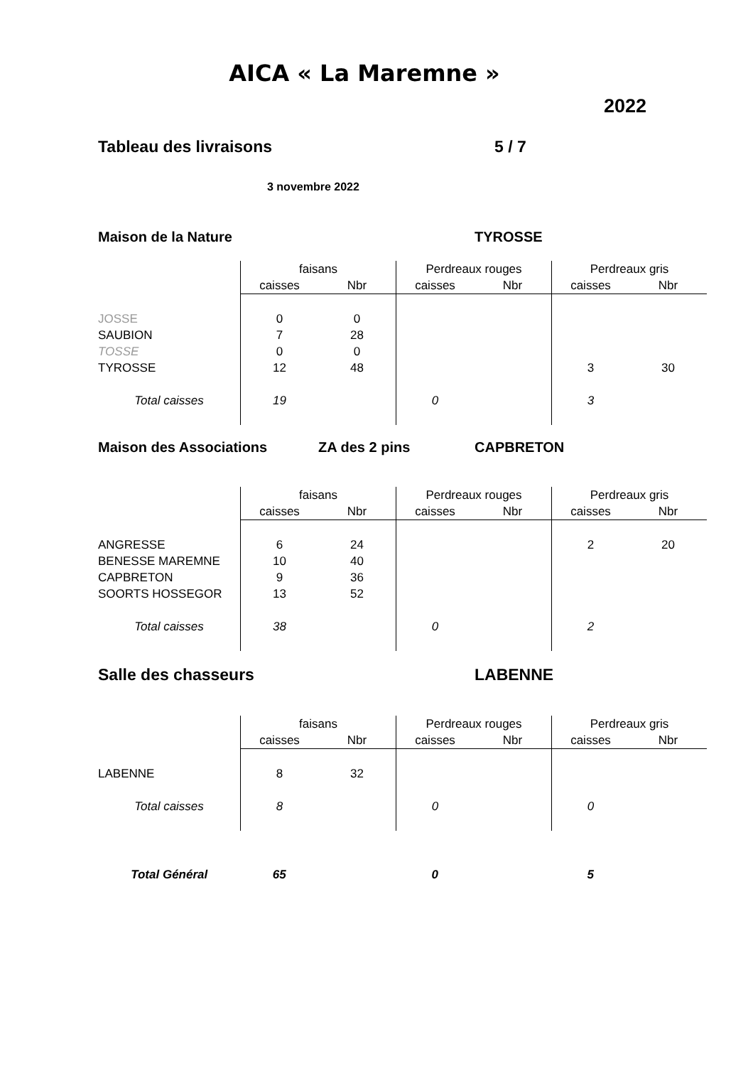AICA « La Maremne »
2022
Tableau des livraisons 5 / 7
3 novembre 2022
Maison de la Nature TYROSSE
| | faisans | | Perdreaux rouges | | Perdreaux gris | |
| --- | --- | --- | --- | --- | --- | --- |
| | caisses | Nbr | caisses | Nbr | caisses | Nbr |
| JOSSE | 0 | 0 | | | | |
| SAUBION | 7 | 28 | | | | |
| TOSSE | 0 | 0 | | | | |
| TYROSSE | 12 | 48 | | | 3 | 30 |
| Total caisses | 19 | | 0 | | 3 | |
Maison des Associations ZA des 2 pins CAPBRETON
| | faisans | | Perdreaux rouges | | Perdreaux gris | |
| --- | --- | --- | --- | --- | --- | --- |
| | caisses | Nbr | caisses | Nbr | caisses | Nbr |
| ANGRESSE | 6 | 24 | | | 2 | 20 |
| BENESSE MAREMNE | 10 | 40 | | | | |
| CAPBRETON | 9 | 36 | | | | |
| SOORTS HOSSEGOR | 13 | 52 | | | | |
| Total caisses | 38 | | 0 | | 2 | |
Salle des chasseurs LABENNE
| | faisans | | Perdreaux rouges | | Perdreaux gris | |
| --- | --- | --- | --- | --- | --- | --- |
| | caisses | Nbr | caisses | Nbr | caisses | Nbr |
| LABENNE | 8 | 32 | | | | |
| Total caisses | 8 | | 0 | | 0 | |
| Total Général | 65 | | 0 | | 5 | |